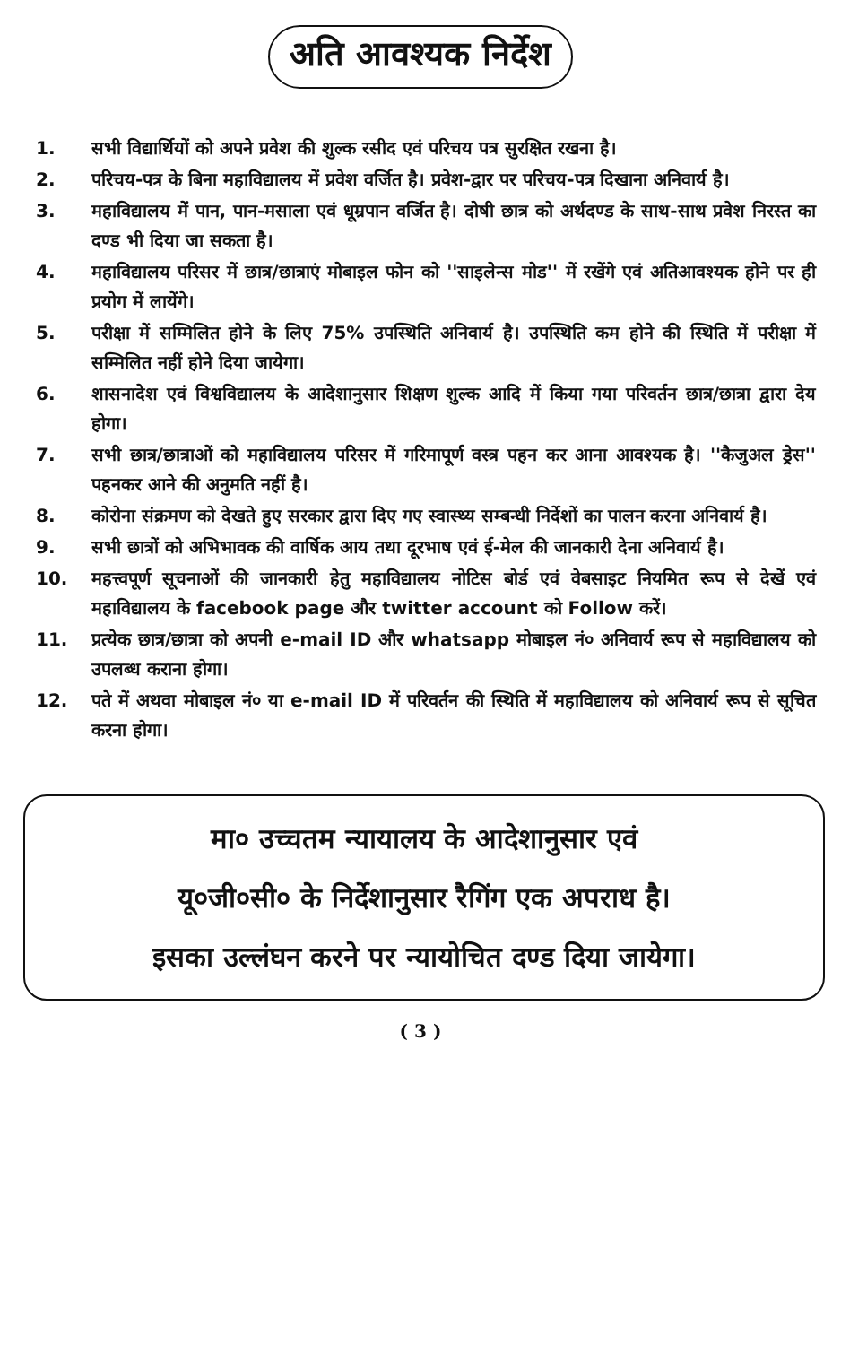अति आवश्यक निर्देश
1. सभी विद्यार्थियों को अपने प्रवेश की शुल्क रसीद एवं परिचय पत्र सुरक्षित रखना है।
2. परिचय-पत्र के बिना महाविद्यालय में प्रवेश वर्जित है। प्रवेश-द्वार पर परिचय-पत्र दिखाना अनिवार्य है।
3. महाविद्यालय में पान, पान-मसाला एवं धूम्रपान वर्जित है। दोषी छात्र को अर्थदण्ड के साथ-साथ प्रवेश निरस्त का दण्ड भी दिया जा सकता है।
4. महाविद्यालय परिसर में छात्र/छात्राएं मोबाइल फोन को ''साइलेन्स मोड'' में रखेंगे एवं अतिआवश्यक होने पर ही प्रयोग में लायेंगे।
5. परीक्षा में सम्मिलित होने के लिए 75% उपस्थिति अनिवार्य है। उपस्थिति कम होने की स्थिति में परीक्षा में सम्मिलित नहीं होने दिया जायेगा।
6. शासनादेश एवं विश्वविद्यालय के आदेशानुसार शिक्षण शुल्क आदि में किया गया परिवर्तन छात्र/छात्रा द्वारा देय होगा।
7. सभी छात्र/छात्राओं को महाविद्यालय परिसर में गरिमापूर्ण वस्त्र पहन कर आना आवश्यक है। ''कैजुअल ड्रेस'' पहनकर आने की अनुमति नहीं है।
8. कोरोना संक्रमण को देखते हुए सरकार द्वारा दिए गए स्वास्थ्य सम्बन्धी निर्देशों का पालन करना अनिवार्य है।
9. सभी छात्रों को अभिभावक की वार्षिक आय तथा दूरभाष एवं ई-मेल की जानकारी देना अनिवार्य है।
10. महत्त्वपूर्ण सूचनाओं की जानकारी हेतु महाविद्यालय नोटिस बोर्ड एवं वेबसाइट नियमित रूप से देखें एवं महाविद्यालय के facebook page और twitter account को Follow करें।
11. प्रत्येक छात्र/छात्रा को अपनी e-mail ID और whatsapp मोबाइल नं० अनिवार्य रूप से महाविद्यालय को उपलब्ध कराना होगा।
12. पते में अथवा मोबाइल नं० या e-mail ID में परिवर्तन की स्थिति में महाविद्यालय को अनिवार्य रूप से सूचित करना होगा।
मा० उच्चतम न्यायालय के आदेशानुसार एवं
यू०जी०सी० के निर्देशानुसार रैगिंग एक अपराध है।
इसका उल्लंघन करने पर न्यायोचित दण्ड दिया जायेगा।
( 3 )